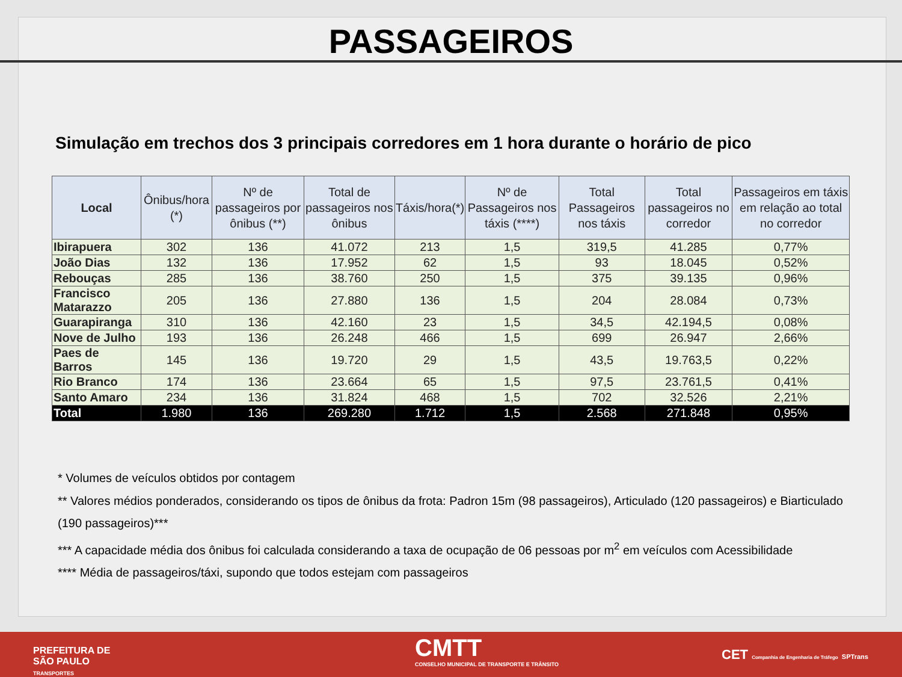PASSAGEIROS
Simulação em trechos dos 3 principais corredores em 1 hora durante o horário de pico
| Local | Ônibus/hora (*) | Nº de passageiros por ônibus (**) | Total de passageiros nos ônibus | Táxis/hora(*) | Nº de Passageiros nos táxis (****) | Total Passageiros nos táxis | Total passageiros no corredor | Passageiros em táxis em relação ao total no corredor |
| --- | --- | --- | --- | --- | --- | --- | --- | --- |
| Ibirapuera | 302 | 136 | 41.072 | 213 | 1,5 | 319,5 | 41.285 | 0,77% |
| João Dias | 132 | 136 | 17.952 | 62 | 1,5 | 93 | 18.045 | 0,52% |
| Rebouças | 285 | 136 | 38.760 | 250 | 1,5 | 375 | 39.135 | 0,96% |
| Francisco Matarazzo | 205 | 136 | 27.880 | 136 | 1,5 | 204 | 28.084 | 0,73% |
| Guarapiranga | 310 | 136 | 42.160 | 23 | 1,5 | 34,5 | 42.194,5 | 0,08% |
| Nove de Julho | 193 | 136 | 26.248 | 466 | 1,5 | 699 | 26.947 | 2,66% |
| Paes de Barros | 145 | 136 | 19.720 | 29 | 1,5 | 43,5 | 19.763,5 | 0,22% |
| Rio Branco | 174 | 136 | 23.664 | 65 | 1,5 | 97,5 | 23.761,5 | 0,41% |
| Santo Amaro | 234 | 136 | 31.824 | 468 | 1,5 | 702 | 32.526 | 2,21% |
| Total | 1.980 | 136 | 269.280 | 1.712 | 1,5 | 2.568 | 271.848 | 0,95% |
* Volumes de veículos obtidos por contagem
** Valores médios ponderados, considerando os tipos de ônibus da frota: Padron 15m (98 passageiros), Articulado (120 passageiros) e Biarticulado (190 passageiros)***
*** A capacidade média dos ônibus foi calculada considerando a taxa de ocupação de 06 pessoas por m<sup>2</sup> em veículos com Acessibilidade
**** Média de passageiros/táxi, supondo que todos estejam com passageiros
PREFEITURA DE
SÃO PAULO
TRANSPORTES
CMTT
CONSELHO MUNICIPAL DE TRANSPORTE E TRÂNSITO
CET Companhia de Engenharia de Tráfego SPTrans